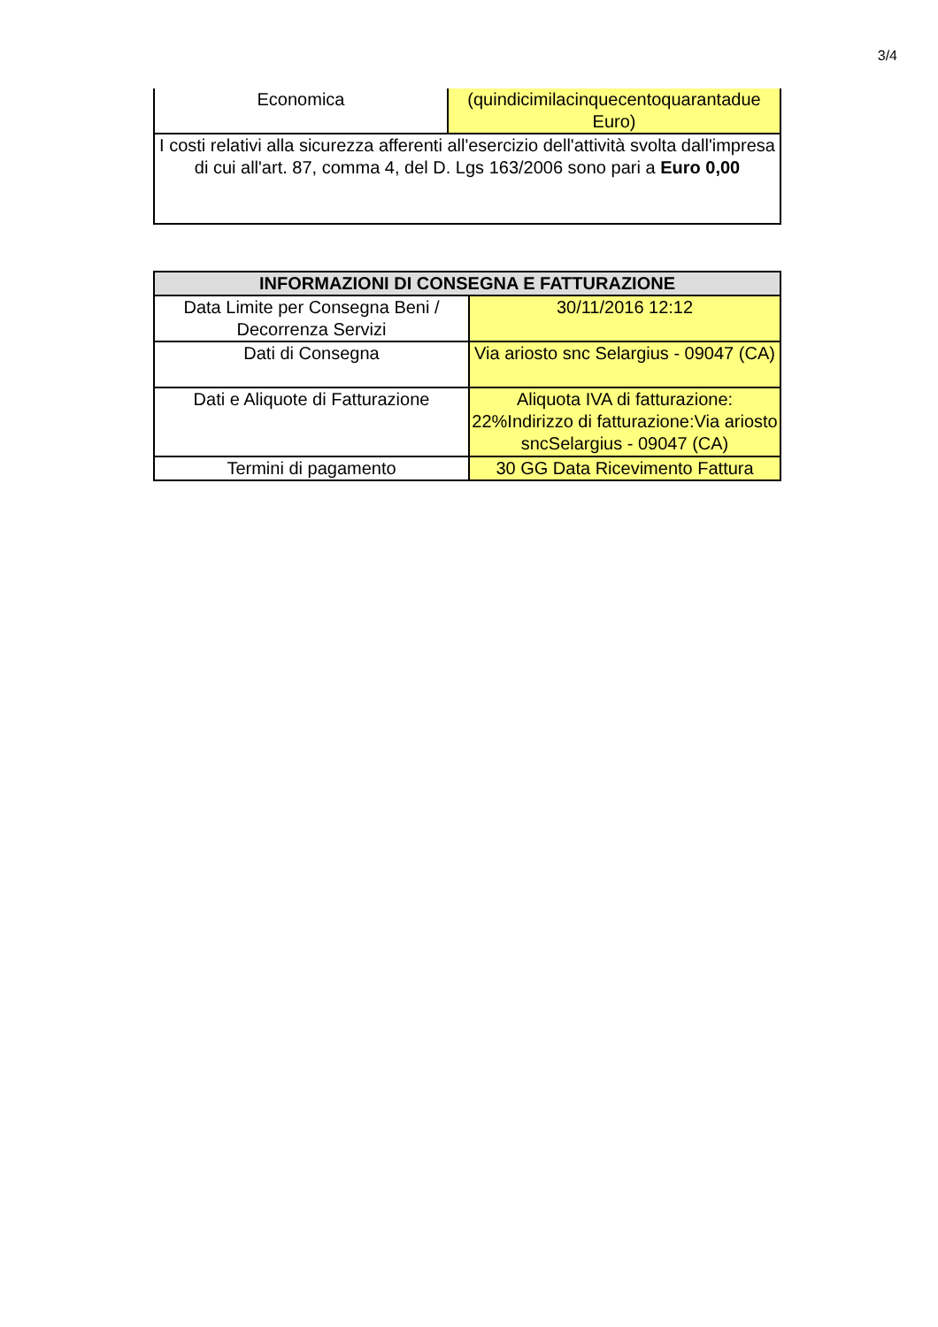3/4
| Economica | (quindicimilacinquecentoquarantadue Euro) |
| I costi relativi alla sicurezza afferenti all'esercizio dell'attività svolta dall'impresa di cui all'art. 87, comma 4, del D. Lgs 163/2006 sono pari a Euro 0,00 | |
| INFORMAZIONI DI CONSEGNA E FATTURAZIONE | |
| --- | --- |
| Data Limite per Consegna Beni / Decorrenza Servizi | 30/11/2016 12:12 |
| Dati di Consegna | Via ariosto snc Selargius - 09047 (CA) |
| Dati e Aliquote di Fatturazione | Aliquota IVA di fatturazione: 22%Indirizzo di fatturazione:Via ariosto sncSelargius - 09047 (CA) |
| Termini di pagamento | 30 GG Data Ricevimento Fattura |